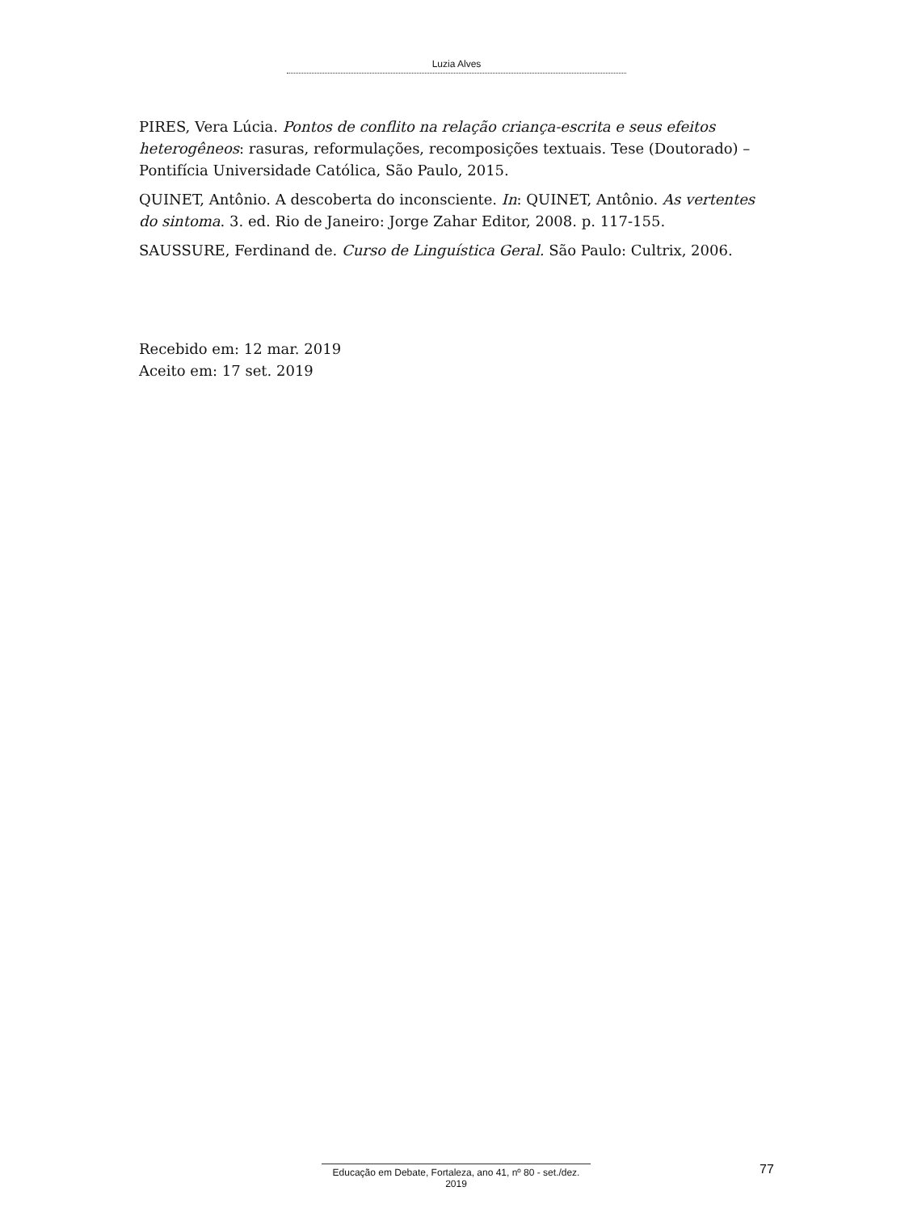Luzia Alves
PIRES, Vera Lúcia. Pontos de conflito na relação criança-escrita e seus efeitos heterogêneos: rasuras, reformulações, recomposições textuais. Tese (Doutorado) – Pontifícia Universidade Católica, São Paulo, 2015.
QUINET, Antônio. A descoberta do inconsciente. In: QUINET, Antônio. As vertentes do sintoma. 3. ed. Rio de Janeiro: Jorge Zahar Editor, 2008. p. 117-155.
SAUSSURE, Ferdinand de. Curso de Linguística Geral. São Paulo: Cultrix, 2006.
Recebido em: 12 mar. 2019
Aceito em: 17 set. 2019
Educação em Debate, Fortaleza, ano 41, nº 80 - set./dez. 2019
77